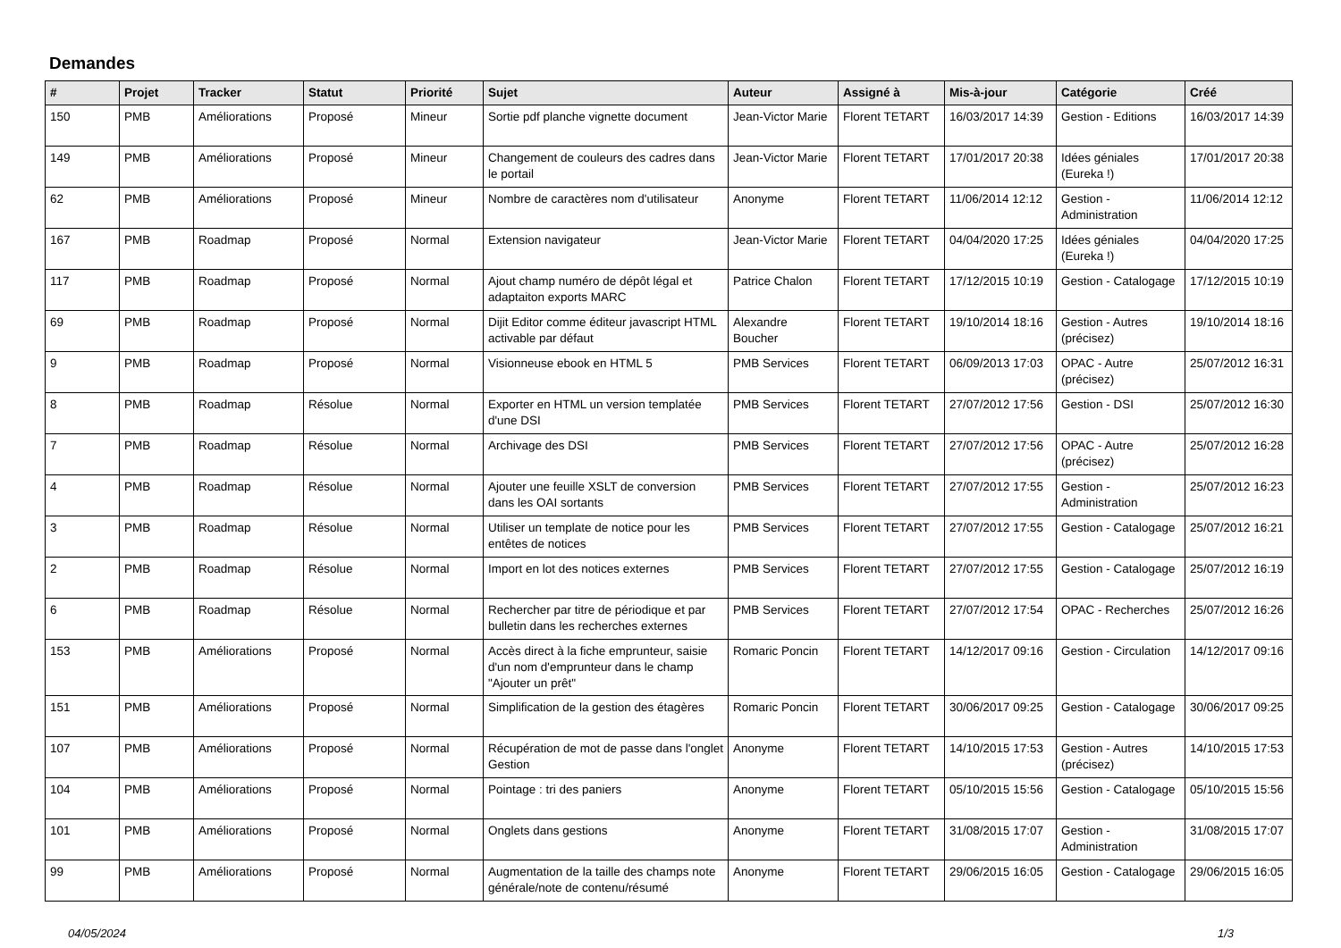Demandes
| # | Projet | Tracker | Statut | Priorité | Sujet | Auteur | Assigné à | Mis-à-jour | Catégorie | Créé |
| --- | --- | --- | --- | --- | --- | --- | --- | --- | --- | --- |
| 150 | PMB | Améliorations | Proposé | Mineur | Sortie pdf planche vignette document | Jean-Victor Marie | Florent TETART | 16/03/2017 14:39 | Gestion - Editions | 16/03/2017 14:39 |
| 149 | PMB | Améliorations | Proposé | Mineur | Changement de couleurs des cadres dans le portail | Jean-Victor Marie | Florent TETART | 17/01/2017 20:38 | Idées géniales (Eureka !) | 17/01/2017 20:38 |
| 62 | PMB | Améliorations | Proposé | Mineur | Nombre de caractères nom d'utilisateur | Anonyme | Florent TETART | 11/06/2014 12:12 | Gestion - Administration | 11/06/2014 12:12 |
| 167 | PMB | Roadmap | Proposé | Normal | Extension navigateur | Jean-Victor Marie | Florent TETART | 04/04/2020 17:25 | Idées géniales (Eureka !) | 04/04/2020 17:25 |
| 117 | PMB | Roadmap | Proposé | Normal | Ajout champ numéro de dépôt légal et adaptaiton exports MARC | Patrice Chalon | Florent TETART | 17/12/2015 10:19 | Gestion - Catalogage | 17/12/2015 10:19 |
| 69 | PMB | Roadmap | Proposé | Normal | Dijit Editor comme éditeur javascript HTML activable par défaut | Alexandre Boucher | Florent TETART | 19/10/2014 18:16 | Gestion - Autres (précisez) | 19/10/2014 18:16 |
| 9 | PMB | Roadmap | Proposé | Normal | Visionneuse ebook en HTML 5 | PMB Services | Florent TETART | 06/09/2013 17:03 | OPAC - Autre (précisez) | 25/07/2012 16:31 |
| 8 | PMB | Roadmap | Résolue | Normal | Exporter en HTML un version templatée d'une DSI | PMB Services | Florent TETART | 27/07/2012 17:56 | Gestion - DSI | 25/07/2012 16:30 |
| 7 | PMB | Roadmap | Résolue | Normal | Archivage des DSI | PMB Services | Florent TETART | 27/07/2012 17:56 | OPAC - Autre (précisez) | 25/07/2012 16:28 |
| 4 | PMB | Roadmap | Résolue | Normal | Ajouter une feuille XSLT de conversion dans les OAI sortants | PMB Services | Florent TETART | 27/07/2012 17:55 | Gestion - Administration | 25/07/2012 16:23 |
| 3 | PMB | Roadmap | Résolue | Normal | Utiliser un template de notice pour les entêtes de notices | PMB Services | Florent TETART | 27/07/2012 17:55 | Gestion - Catalogage | 25/07/2012 16:21 |
| 2 | PMB | Roadmap | Résolue | Normal | Import en lot des notices externes | PMB Services | Florent TETART | 27/07/2012 17:55 | Gestion - Catalogage | 25/07/2012 16:19 |
| 6 | PMB | Roadmap | Résolue | Normal | Rechercher par titre de périodique et par bulletin dans les recherches externes | PMB Services | Florent TETART | 27/07/2012 17:54 | OPAC - Recherches | 25/07/2012 16:26 |
| 153 | PMB | Améliorations | Proposé | Normal | Accès direct à la fiche emprunteur, saisie d'un nom d'emprunteur dans le champ "Ajouter un prêt" | Romaric Poncin | Florent TETART | 14/12/2017 09:16 | Gestion - Circulation | 14/12/2017 09:16 |
| 151 | PMB | Améliorations | Proposé | Normal | Simplification de la gestion des étagères | Romaric Poncin | Florent TETART | 30/06/2017 09:25 | Gestion - Catalogage | 30/06/2017 09:25 |
| 107 | PMB | Améliorations | Proposé | Normal | Récupération de mot de passe dans l'onglet Gestion | Anonyme | Florent TETART | 14/10/2015 17:53 | Gestion - Autres (précisez) | 14/10/2015 17:53 |
| 104 | PMB | Améliorations | Proposé | Normal | Pointage : tri des paniers | Anonyme | Florent TETART | 05/10/2015 15:56 | Gestion - Catalogage | 05/10/2015 15:56 |
| 101 | PMB | Améliorations | Proposé | Normal | Onglets dans gestions | Anonyme | Florent TETART | 31/08/2015 17:07 | Gestion - Administration | 31/08/2015 17:07 |
| 99 | PMB | Améliorations | Proposé | Normal | Augmentation de la taille des champs note générale/note de contenu/résumé | Anonyme | Florent TETART | 29/06/2015 16:05 | Gestion - Catalogage | 29/06/2015 16:05 |
04/05/2024 1/3